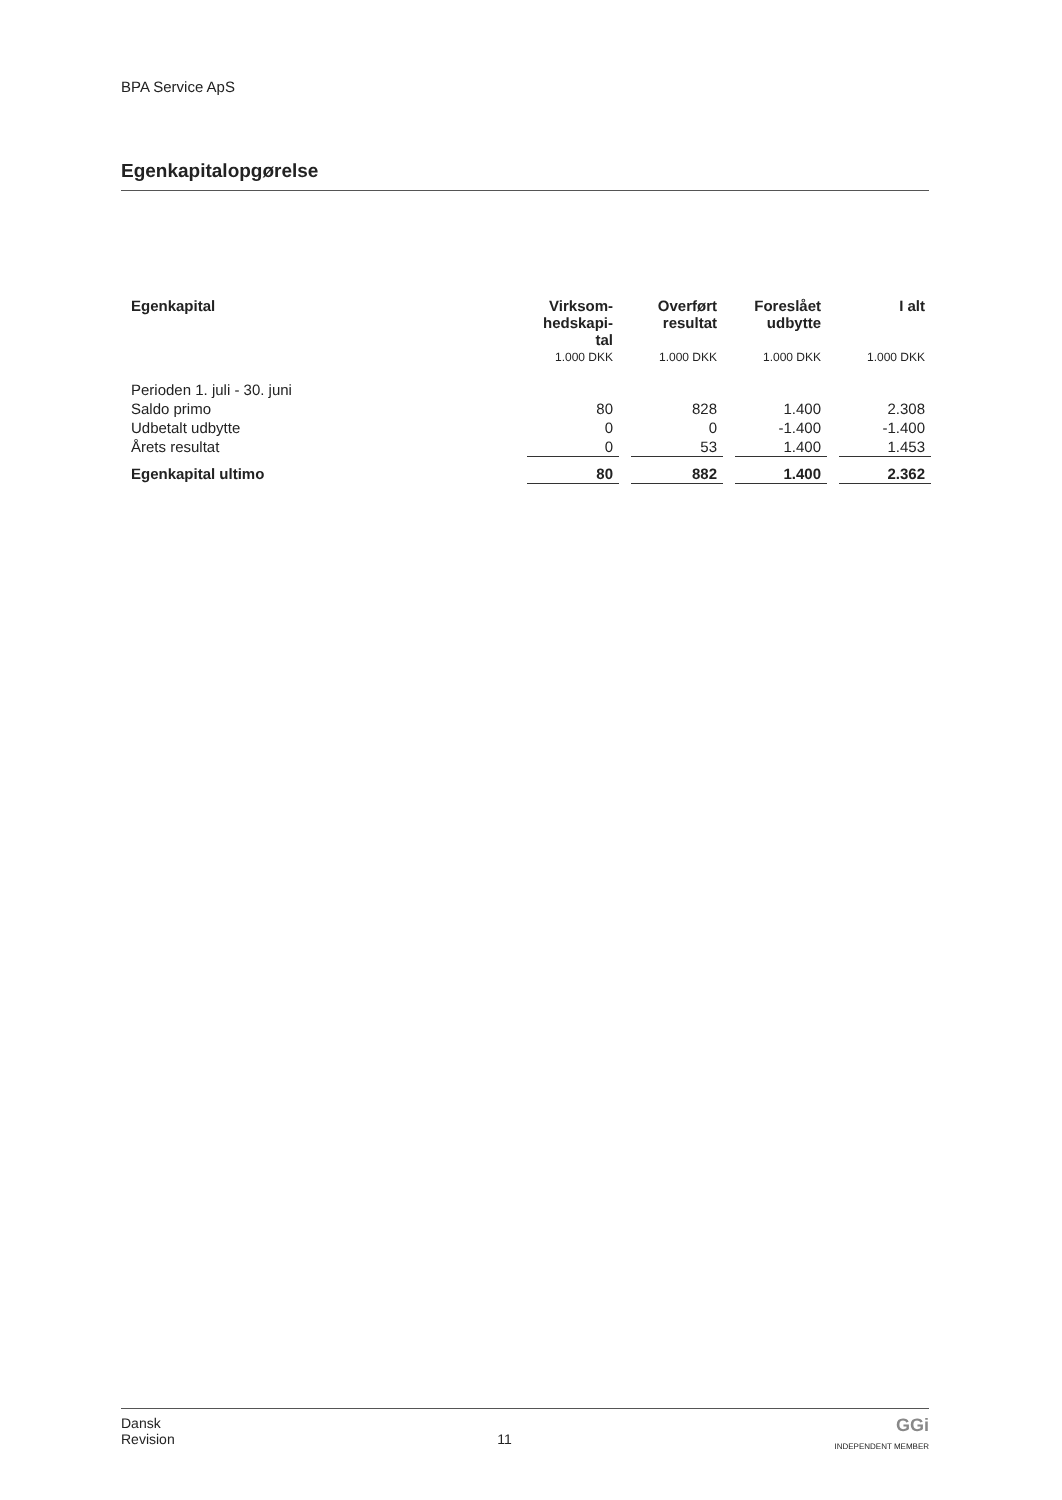BPA Service ApS
Egenkapitalopgørelse
| Egenkapital | Virksom- hedskapi- tal | | Overført resultat | | Foreslået udbytte | | I alt |
| --- | --- | --- | --- | --- | --- | --- | --- |
| | 1.000 DKK | | 1.000 DKK | | 1.000 DKK | | 1.000 DKK |
| Perioden 1. juli - 30. juni | | | | | | | |
| Saldo primo | 80 | | 828 | | 1.400 | | 2.308 |
| Udbetalt udbytte | 0 | | 0 | | -1.400 | | -1.400 |
| Årets resultat | 0 | | 53 | | 1.400 | | 1.453 |
| Egenkapital ultimo | 80 | | 882 | | 1.400 | | 2.362 |
Dansk
Revision
11
GGi
INDEPENDENT MEMBER